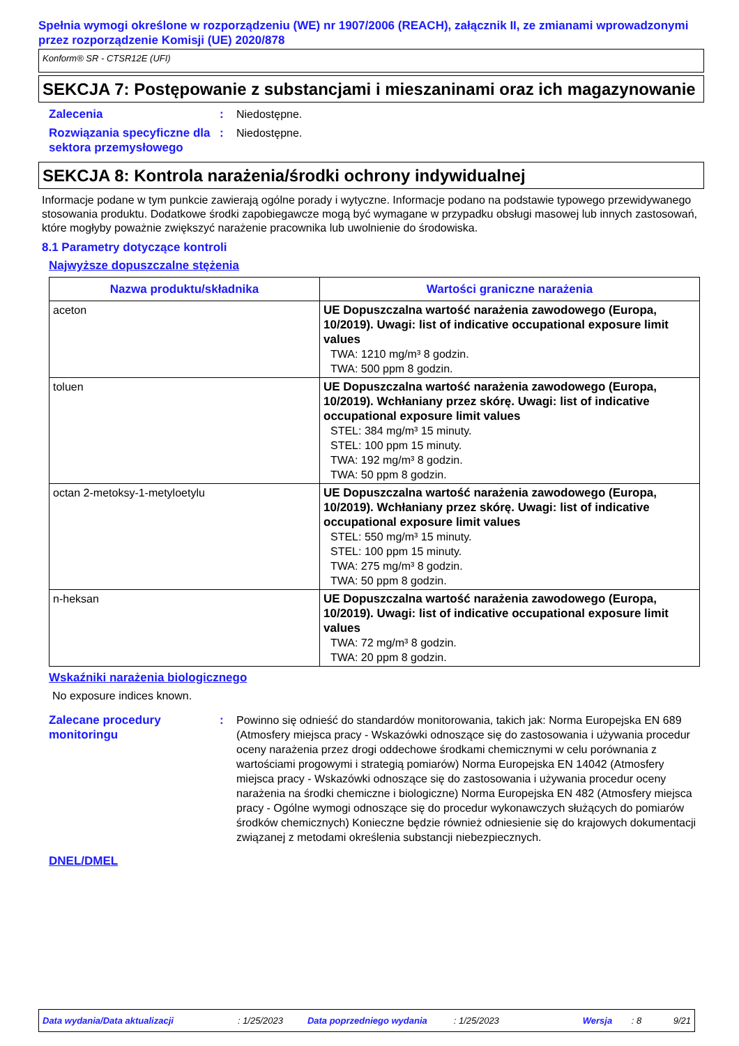Spełnia wymogi określone w rozporządzeniu (WE) nr 1907/2006 (REACH), załącznik II, ze zmianami wprowadzonymi przez rozporządzenie Komisji (UE) 2020/878
Konform® SR - CTSR12E (UFI)
SEKCJA 7: Postępowanie z substancjami i mieszaninami oraz ich magazynowanie
Zalecenia : Niedostępne.
Rozwiązania specyficzne dla sektora przemysłowego
: Niedostępne.
SEKCJA 8: Kontrola narażenia/środki ochrony indywidualnej
Informacje podane w tym punkcie zawierają ogólne porady i wytyczne. Informacje podano na podstawie typowego przewidywanego stosowania produktu. Dodatkowe środki zapobiegawcze mogą być wymagane w przypadku obsługi masowej lub innych zastosowań, które mogłyby poważnie zwiększyć narażenie pracownika lub uwolnienie do środowiska.
8.1 Parametry dotyczące kontroli
Najwyższe dopuszczalne stężenia
| Nazwa produktu/składnika | Wartości graniczne narażenia |
| --- | --- |
| aceton | UE Dopuszczalna wartość narażenia zawodowego (Europa, 10/2019). Uwagi: list of indicative occupational exposure limit values TWA: 1210 mg/m³ 8 godzin. TWA: 500 ppm 8 godzin. |
| toluen | UE Dopuszczalna wartość narażenia zawodowego (Europa, 10/2019). Wchłaniany przez skórę. Uwagi: list of indicative occupational exposure limit values STEL: 384 mg/m³ 15 minuty. STEL: 100 ppm 15 minuty. TWA: 192 mg/m³ 8 godzin. TWA: 50 ppm 8 godzin. |
| octan 2-metoksy-1-metyloetylu | UE Dopuszczalna wartość narażenia zawodowego (Europa, 10/2019). Wchłaniany przez skórę. Uwagi: list of indicative occupational exposure limit values STEL: 550 mg/m³ 15 minuty. STEL: 100 ppm 15 minuty. TWA: 275 mg/m³ 8 godzin. TWA: 50 ppm 8 godzin. |
| n-heksan | UE Dopuszczalna wartość narażenia zawodowego (Europa, 10/2019). Uwagi: list of indicative occupational exposure limit values TWA: 72 mg/m³ 8 godzin. TWA: 20 ppm 8 godzin. |
Wskaźniki narażenia biologicznego
No exposure indices known.
Zalecane procedury monitoringu
: Powinno się odnieść do standardów monitorowania, takich jak: Norma Europejska EN 689 (Atmosfery miejsca pracy - Wskazówki odnoszące się do zastosowania i używania procedur oceny narażenia przez drogi oddechowe środkami chemicznymi w celu porównania z wartościami progowymi i strategią pomiarów) Norma Europejska EN 14042 (Atmosfery miejsca pracy - Wskazówki odnoszące się do zastosowania i używania procedur oceny narażenia na środki chemiczne i biologiczne) Norma Europejska EN 482 (Atmosfery miejsca pracy - Ogólne wymogi odnoszące się do procedur wykonawczych służących do pomiarów środków chemicznych) Konieczne będzie również odniesienie się do krajowych dokumentacji związanej z metodami określenia substancji niebezpiecznych.
DNEL/DMEL
Data wydania/Data aktualizacji: 1/25/2023 Data poprzedniego wydania: 1/25/2023 Wersja: 8 9/21